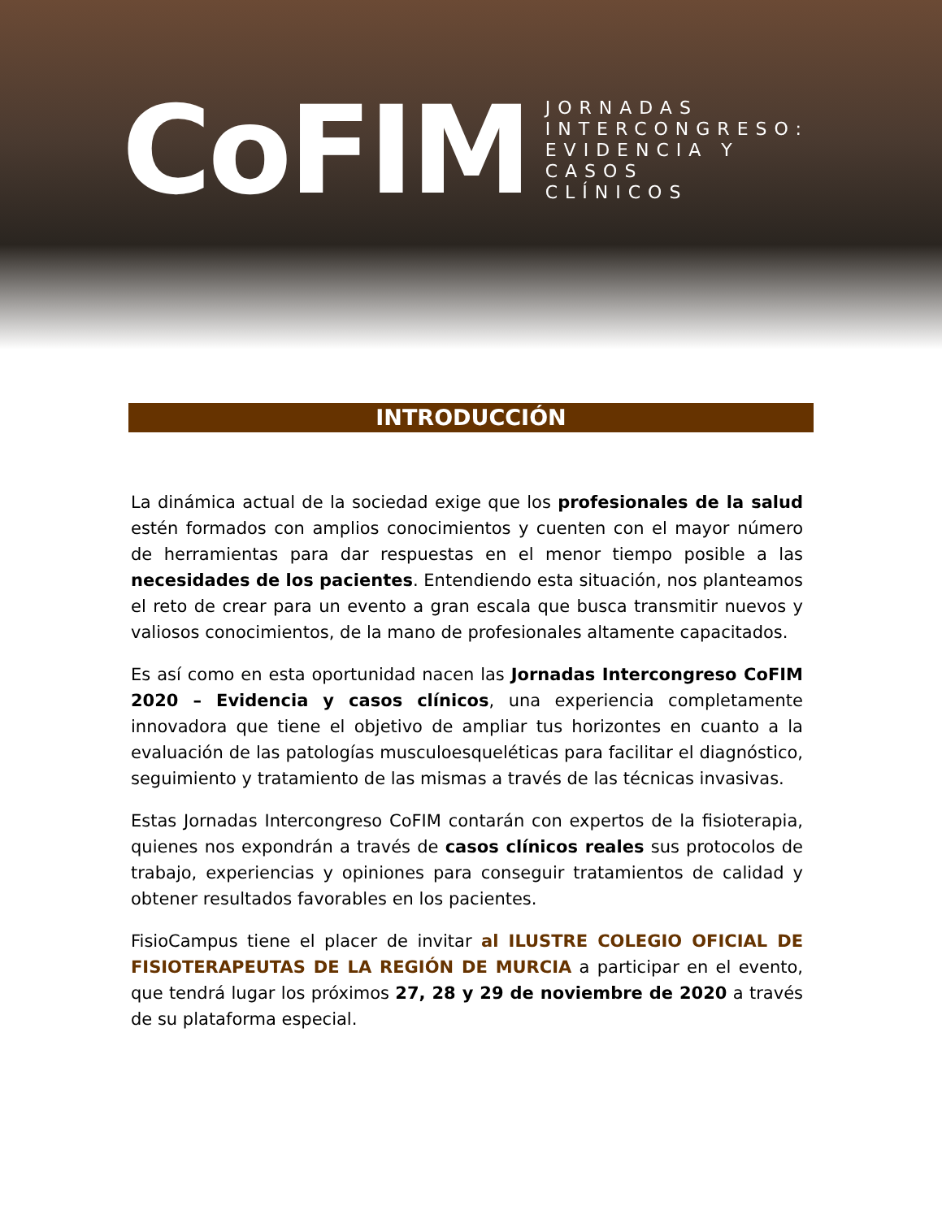CoFIM
JORNADAS
INTERCONGRESO:
EVIDENCIA Y
CASOS
CLÍNICOS
INTRODUCCIÓN
La dinámica actual de la sociedad exige que los profesionales de la salud estén formados con amplios conocimientos y cuenten con el mayor número de herramientas para dar respuestas en el menor tiempo posible a las necesidades de los pacientes. Entendiendo esta situación, nos planteamos el reto de crear para un evento a gran escala que busca transmitir nuevos y valiosos conocimientos, de la mano de profesionales altamente capacitados.
Es así como en esta oportunidad nacen las Jornadas Intercongreso CoFIM 2020 – Evidencia y casos clínicos, una experiencia completamente innovadora que tiene el objetivo de ampliar tus horizontes en cuanto a la evaluación de las patologías musculoesqueléticas para facilitar el diagnóstico, seguimiento y tratamiento de las mismas a través de las técnicas invasivas.
Estas Jornadas Intercongreso CoFIM contarán con expertos de la fisioterapia, quienes nos expondrán a través de casos clínicos reales sus protocolos de trabajo, experiencias y opiniones para conseguir tratamientos de calidad y obtener resultados favorables en los pacientes.
FisioCampus tiene el placer de invitar al ILUSTRE COLEGIO OFICIAL DE FISIOTERAPEUTAS DE LA REGIÓN DE MURCIA a participar en el evento, que tendrá lugar los próximos 27, 28 y 29 de noviembre de 2020 a través de su plataforma especial.